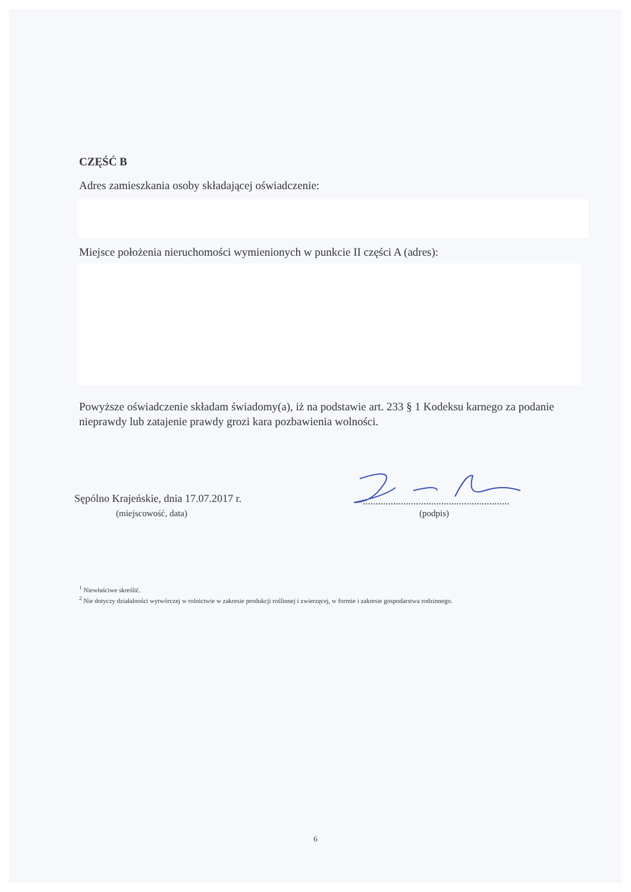CZĘŚĆ B
Adres zamieszkania osoby składającej oświadczenie:
Miejsce położenia nieruchomości wymienionych w punkcie II części A (adres):
Powyższe oświadczenie składam świadomy(a), iż na podstawie art. 233 § 1 Kodeksu karnego za podanie nieprawdy lub zatajenie prawdy grozi kara pozbawienia wolności.
Sępólno Krajeńskie, dnia 17.07.2017 r.
(miejscowość, data)
..........................................................
(podpis)
<sup>1</sup> Niewłaściwe skreślić.
<sup>2</sup> Nie dotyczy działalności wytwórczej w rolnictwie w zakresie produkcji roślinnej i zwierzęcej, w formie i zakresie gospodarstwa rodzinnego.
6